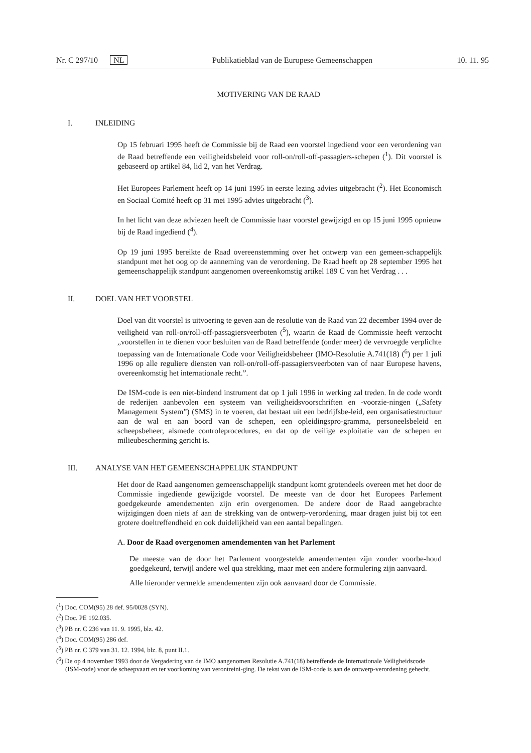Nr. C 297/10 NL Publikatieblad van de Europese Gemeenschappen 10. 11. 95
MOTIVERING VAN DE RAAD
I. INLEIDING
Op 15 februari 1995 heeft de Commissie bij de Raad een voorstel ingediend voor een verordening van de Raad betreffende een veiligheidsbeleid voor roll-on/roll-off-passagiers-schepen (<sup>1</sup>). Dit voorstel is gebaseerd op artikel 84, lid 2, van het Verdrag.
Het Europees Parlement heeft op 14 juni 1995 in eerste lezing advies uitgebracht (<sup>2</sup>). Het Economisch en Sociaal Comité heeft op 31 mei 1995 advies uitgebracht (<sup>3</sup>).
In het licht van deze adviezen heeft de Commissie haar voorstel gewijzigd en op 15 juni 1995 opnieuw bij de Raad ingediend (<sup>4</sup>).
Op 19 juni 1995 bereikte de Raad overeenstemming over het ontwerp van een gemeen-schappelijk standpunt met het oog op de aanneming van de verordening. De Raad heeft op 28 september 1995 het gemeenschappelijk standpunt aangenomen overeenkomstig artikel 189 C van het Verdrag . . .
II. DOEL VAN HET VOORSTEL
Doel van dit voorstel is uitvoering te geven aan de resolutie van de Raad van 22 december 1994 over de veiligheid van roll-on/roll-off-passagiersveerboten (<sup>5</sup>), waarin de Raad de Commissie heeft verzocht „voorstellen in te dienen voor besluiten van de Raad betreffende (onder meer) de vervroegde verplichte toepassing van de Internationale Code voor Veiligheidsbeheer (IMO-Resolutie A.741(18) (<sup>6</sup>) per 1 juli 1996 op alle reguliere diensten van roll-on/roll-off-passagiersveerboten van of naar Europese havens, overeenkomstig het internationale recht.”.
De ISM-code is een niet-bindend instrument dat op 1 juli 1996 in werking zal treden. In de code wordt de rederijen aanbevolen een systeem van veiligheidsvoorschriften en -voorzie-ningen („Safety Management System”) (SMS) in te voeren, dat bestaat uit een bedrijfsbe-leid, een organisatiestructuur aan de wal en aan boord van de schepen, een opleidingspro-gramma, personeelsbeleid en scheepsbeheer, alsmede controleprocedures, en dat op de veilige exploitatie van de schepen en milieubescherming gericht is.
III. ANALYSE VAN HET GEMEENSCHAPPELIJK STANDPUNT
Het door de Raad aangenomen gemeenschappelijk standpunt komt grotendeels overeen met het door de Commissie ingediende gewijzigde voorstel. De meeste van de door het Europees Parlement goedgekeurde amendementen zijn erin overgenomen. De andere door de Raad aangebrachte wijzigingen doen niets af aan de strekking van de ontwerp-verordening, maar dragen juist bij tot een grotere doeltreffendheid en ook duidelijkheid van een aantal bepalingen.
A. Door de Raad overgenomen amendementen van het Parlement
De meeste van de door het Parlement voorgestelde amendementen zijn zonder voorbe-houd goedgekeurd, terwijl andere wel qua strekking, maar met een andere formulering zijn aanvaard.
Alle hieronder vermelde amendementen zijn ook aanvaard door de Commissie.
(<sup>1</sup>) Doc. COM(95) 28 def. 95/0028 (SYN).
(<sup>2</sup>) Doc. PE 192.035.
(<sup>3</sup>) PB nr. C 236 van 11. 9. 1995, blz. 42.
(<sup>4</sup>) Doc. COM(95) 286 def.
(<sup>5</sup>) PB nr. C 379 van 31. 12. 1994, blz. 8, punt II.1.
(<sup>6</sup>) De op 4 november 1993 door de Vergadering van de IMO aangenomen Resolutie A.741(18) betreffende de Internationale Veiligheidscode (ISM-code) voor de scheepvaart en ter voorkoming van verontreini-ging. De tekst van de ISM-code is aan de ontwerp-verordening gehecht.